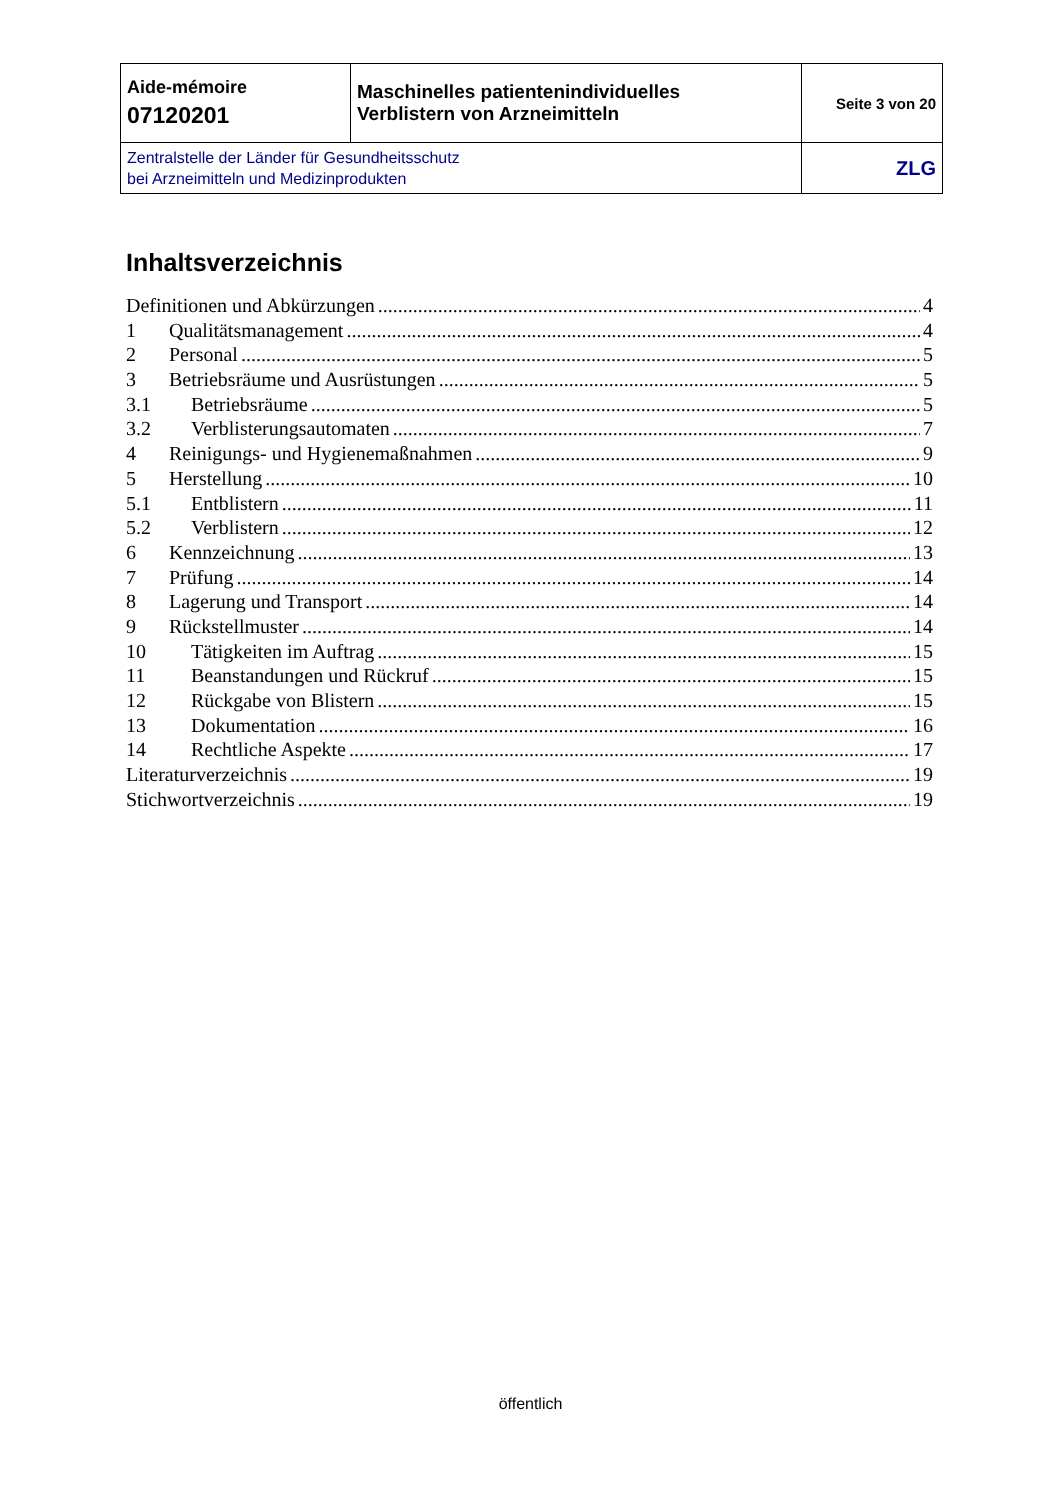| Aide-mémoire 07120201 | Maschinelles patientenindividuelles Verblistern von Arzneimitteln | Seite 3 von 20 |
| Zentralstelle der Länder für Gesundheitsschutz bei Arzneimitteln und Medizinprodukten | | ZLG |
Inhaltsverzeichnis
Definitionen und Abkürzungen 4
1 Qualitätsmanagement 4
2 Personal 5
3 Betriebsräume und Ausrüstungen 5
3.1 Betriebsräume 5
3.2 Verblisterungsautomaten 7
4 Reinigungs- und Hygienemaßnahmen 9
5 Herstellung 10
5.1 Entblistern 11
5.2 Verblistern 12
6 Kennzeichnung 13
7 Prüfung 14
8 Lagerung und Transport 14
9 Rückstellmuster 14
10 Tätigkeiten im Auftrag 15
11 Beanstandungen und Rückruf 15
12 Rückgabe von Blistern 15
13 Dokumentation 16
14 Rechtliche Aspekte 17
Literaturverzeichnis 19
Stichwortverzeichnis 19
öffentlich